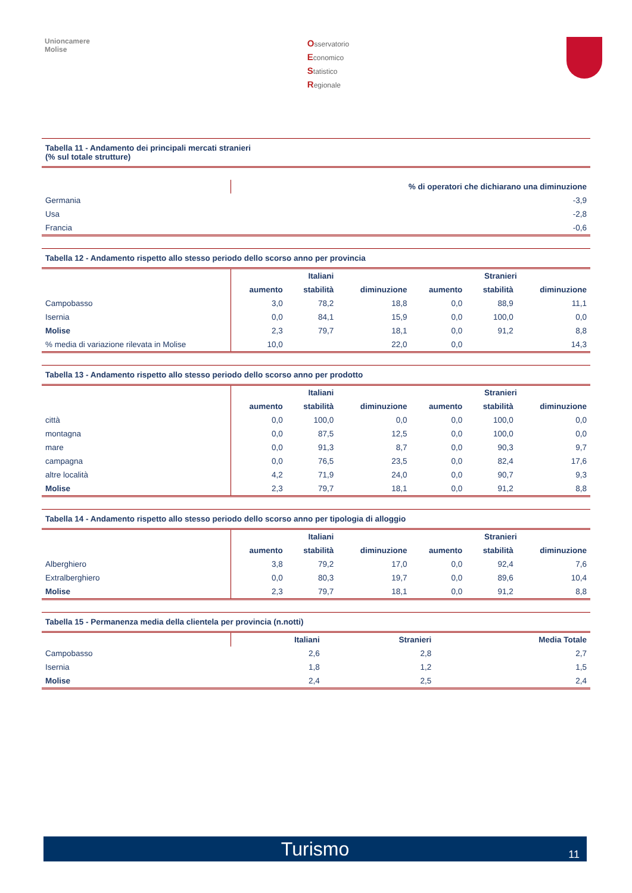Unioncamere
Molise
Osservatorio
Economico
Statistico
Regionale
Tabella 11 - Andamento dei principali mercati stranieri
(% sul totale strutture)
| | % di operatori che dichiarano una diminuzione |
| --- | --- |
| Germania | -3,9 |
| Usa | -2,8 |
| Francia | -0,6 |
Tabella 12 - Andamento rispetto allo stesso periodo dello scorso anno per provincia
| | Italiani | | | Stranieri | | |
| --- | --- | --- | --- | --- | --- | --- |
| | aumento | stabilità | diminuzione | aumento | stabilità | diminuzione |
| Campobasso | 3,0 | 78,2 | 18,8 | 0,0 | 88,9 | 11,1 |
| Isernia | 0,0 | 84,1 | 15,9 | 0,0 | 100,0 | 0,0 |
| Molise | 2,3 | 79,7 | 18,1 | 0,0 | 91,2 | 8,8 |
| % media di variazione rilevata in Molise | 10,0 | | 22,0 | 0,0 | | 14,3 |
Tabella 13 - Andamento rispetto allo stesso periodo dello scorso anno per prodotto
| | Italiani | | | Stranieri | | |
| --- | --- | --- | --- | --- | --- | --- |
| | aumento | stabilità | diminuzione | aumento | stabilità | diminuzione |
| città | 0,0 | 100,0 | 0,0 | 0,0 | 100,0 | 0,0 |
| montagna | 0,0 | 87,5 | 12,5 | 0,0 | 100,0 | 0,0 |
| mare | 0,0 | 91,3 | 8,7 | 0,0 | 90,3 | 9,7 |
| campagna | 0,0 | 76,5 | 23,5 | 0,0 | 82,4 | 17,6 |
| altre località | 4,2 | 71,9 | 24,0 | 0,0 | 90,7 | 9,3 |
| Molise | 2,3 | 79,7 | 18,1 | 0,0 | 91,2 | 8,8 |
Tabella 14 - Andamento rispetto allo stesso periodo dello scorso anno per tipologia di alloggio
| | Italiani | | | Stranieri | | |
| --- | --- | --- | --- | --- | --- | --- |
| | aumento | stabilità | diminuzione | aumento | stabilità | diminuzione |
| Alberghiero | 3,8 | 79,2 | 17,0 | 0,0 | 92,4 | 7,6 |
| Extralberghiero | 0,0 | 80,3 | 19,7 | 0,0 | 89,6 | 10,4 |
| Molise | 2,3 | 79,7 | 18,1 | 0,0 | 91,2 | 8,8 |
Tabella 15 - Permanenza media della clientela per provincia (n.notti)
| | Italiani | Stranieri | Media Totale |
| --- | --- | --- | --- |
| Campobasso | 2,6 | 2,8 | 2,7 |
| Isernia | 1,8 | 1,2 | 1,5 |
| Molise | 2,4 | 2,5 | 2,4 |
Turismo 11